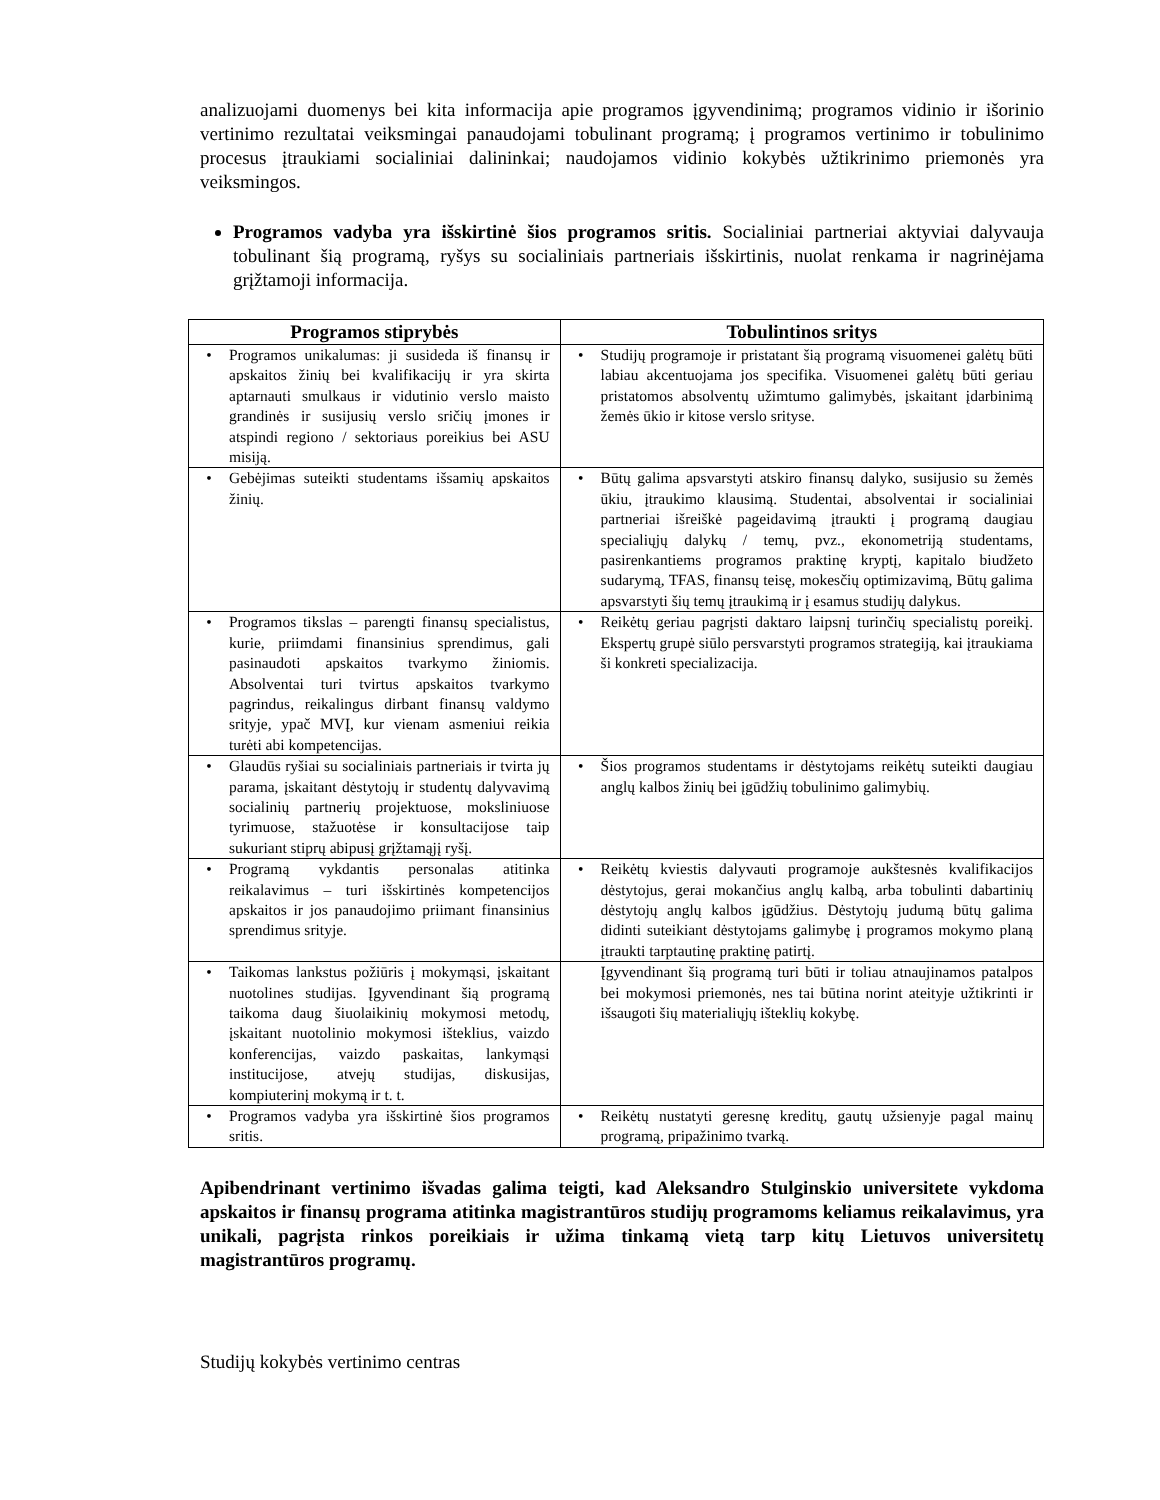analizuojami duomenys bei kita informacija apie programos įgyvendinimą; programos vidinio ir išorinio vertinimo rezultatai veiksmingai panaudojami tobulinant programą; į programos vertinimo ir tobulinimo procesus įtraukiami socialiniai dalininkai; naudojamos vidinio kokybės užtikrinimo priemonės yra veiksmingos.
Programos vadyba yra išskirtinė šios programos sritis. Socialiniai partneriai aktyviai dalyvauja tobulinant šią programą, ryšys su socialiniais partneriais išskirtinis, nuolat renkama ir nagrinėjama grįžtamoji informacija.
| Programos stiprybės | Tobulintinos sritys |
| --- | --- |
| • Programos unikalumas: ji susideda iš finansų ir apskaitos žinių bei kvalifikacijų ir yra skirta aptarnauti smulkaus ir vidutinio verslo maisto grandinės ir susijusių verslo sričių įmones ir atspindi regiono / sektoriaus poreikius bei ASU misiją. | • Studijų programoje ir pristatant šią programą visuomenei galėtų būti labiau akcentuojama jos specifika. Visuomenei galėtų būti geriau pristatomos absolventų užimtumo galimybės, įskaitant įdarbinimą žemės ūkio ir kitose verslo srityse. |
| • Gebėjimas suteikti studentams išsamių apskaitos žinių. | • Būtų galima apsvarstyti atskiro finansų dalyko, susijusio su žemės ūkiu, įtraukimo klausimą. Studentai, absolventai ir socialiniai partneriai išreiškė pageidavimą įtraukti į programą daugiau specialiųjų dalykų / temų, pvz., ekonometriją studentams, pasirenkantiems programos praktinę kryptį, kapitalo biudžeto sudarymą, TFAS, finansų teisę, mokesčių optimizavimą, Būtų galima apsvarstyti šių temų įtraukimą ir į esamus studijų dalykus. |
| • Programos tikslas – parengti finansų specialistus, kurie, priimdami finansinius sprendimus, gali pasinaudoti apskaitos tvarkymo žiniomis. Absolventai turi tvirtus apskaitos tvarkymo pagrindus, reikalingus dirbant finansų valdymo srityje, ypač MVĮ, kur vienam asmeniui reikia turėti abi kompetencijas. | • Reikėtų geriau pagrįsti daktaro laipsnį turinčių specialistų poreikį. Ekspertų grupė siūlo persvarstyti programos strategiją, kai įtraukiama ši konkreti specializacija. |
| • Glaudūs ryšiai su socialiniais partneriais ir tvirta jų parama, įskaitant dėstytojų ir studentų dalyvavimą socialinių partnerių projektuose, moksliniuose tyrimuose, stažuotėse ir konsultacijose taip sukuriant stiprų abipusį grįžtamąjį ryšį. | • Šios programos studentams ir dėstytojams reikėtų suteikti daugiau anglų kalbos žinių bei įgūdžių tobulinimo galimybių. |
| • Programą vykdantis personalas atitinka reikalavimus – turi išskirtinės kompetencijos apskaitos ir jos panaudojimo priimant finansinius sprendimus srityje. | • Reikėtų kviestis dalyvauti programoje aukštesnės kvalifikacijos dėstytojus, gerai mokančius anglų kalbą, arba tobulinti dabartinių dėstytojų anglų kalbos įgūdžius. Dėstytojų judumą būtų galima didinti suteikiant dėstytojams galimybę į programos mokymo planą įtraukti tarptautinę praktinę patirtį. |
| • Taikomas lankstus požiūris į mokymąsi, įskaitant nuotolines studijas. Įgyvendinant šią programą taikoma daug šiuolaikinių mokymosi metodų, įskaitant nuotolinio mokymosi išteklius, vaizdo konferencijas, vaizdo paskaitas, lankymąsi institucijose, atvejų studijas, diskusijas, kompiuterinį mokymą ir t. t. | Įgyvendinant šią programą turi būti ir toliau atnaujinamos patalpos bei mokymosi priemonės, nes tai būtina norint ateityje užtikrinti ir išsaugoti šių materialiųjų išteklių kokybę. |
| • Programos vadyba yra išskirtinė šios programos sritis. | • Reikėtų nustatyti geresnę kreditų, gautų užsienyje pagal mainų programą, pripažinimo tvarką. |
Apibendrinant vertinimo išvadas galima teigti, kad Aleksandro Stulginskio universitete vykdoma apskaitos ir finansų programa atitinka magistrantūros studijų programoms keliamus reikalavimus, yra unikali, pagrįsta rinkos poreikiais ir užima tinkamą vietą tarp kitų Lietuvos universitetų magistrantūros programų.
Studijų kokybės vertinimo centras